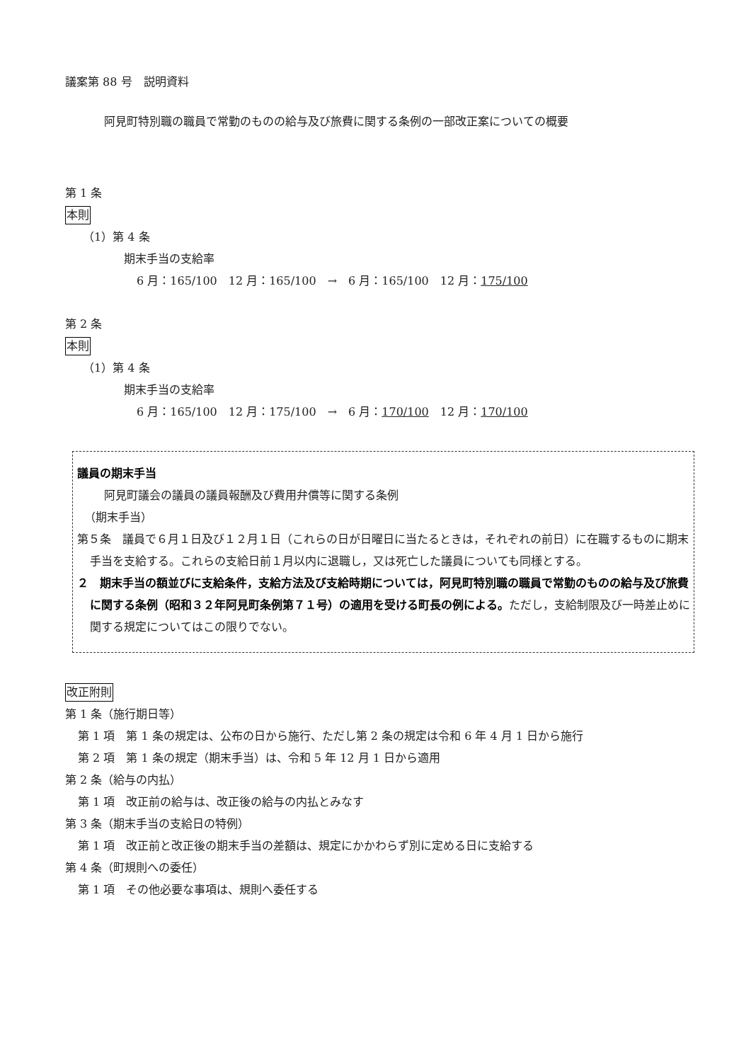議案第 88 号　説明資料
阿見町特別職の職員で常勤のものの給与及び旅費に関する条例の一部改正案についての概要
第 1 条
本則
（1）第 4 条
期末手当の支給率
6 月：165/100　12 月：165/100　→　6 月：165/100　12 月：175/100
第 2 条
本則
（1）第 4 条
期末手当の支給率
6 月：165/100　12 月：175/100　→　6 月：170/100　12 月：170/100
議員の期末手当
阿見町議会の議員の議員報酬及び費用弁償等に関する条例
（期末手当）
第５条　議員で６月１日及び１２月１日（これらの日が日曜日に当たるときは，それぞれの前日）に在職するものに期末手当を支給する。これらの支給日前１月以内に退職し，又は死亡した議員についても同様とする。
２　期末手当の額並びに支給条件，支給方法及び支給時期については，阿見町特別職の職員で常勤のものの給与及び旅費に関する条例（昭和３２年阿見町条例第７１号）の適用を受ける町長の例による。ただし，支給制限及び一時差止めに関する規定についてはこの限りでない。
改正附則
第 1 条（施行期日等）
第 1 項　第 1 条の規定は、公布の日から施行、ただし第 2 条の規定は令和 6 年 4 月 1 日から施行
第 2 項　第 1 条の規定（期末手当）は、令和 5 年 12 月 1 日から適用
第 2 条（給与の内払）
第 1 項　改正前の給与は、改正後の給与の内払とみなす
第 3 条（期末手当の支給日の特例）
第 1 項　改正前と改正後の期末手当の差額は、規定にかかわらず別に定める日に支給する
第 4 条（町規則への委任）
第 1 項　その他必要な事項は、規則へ委任する